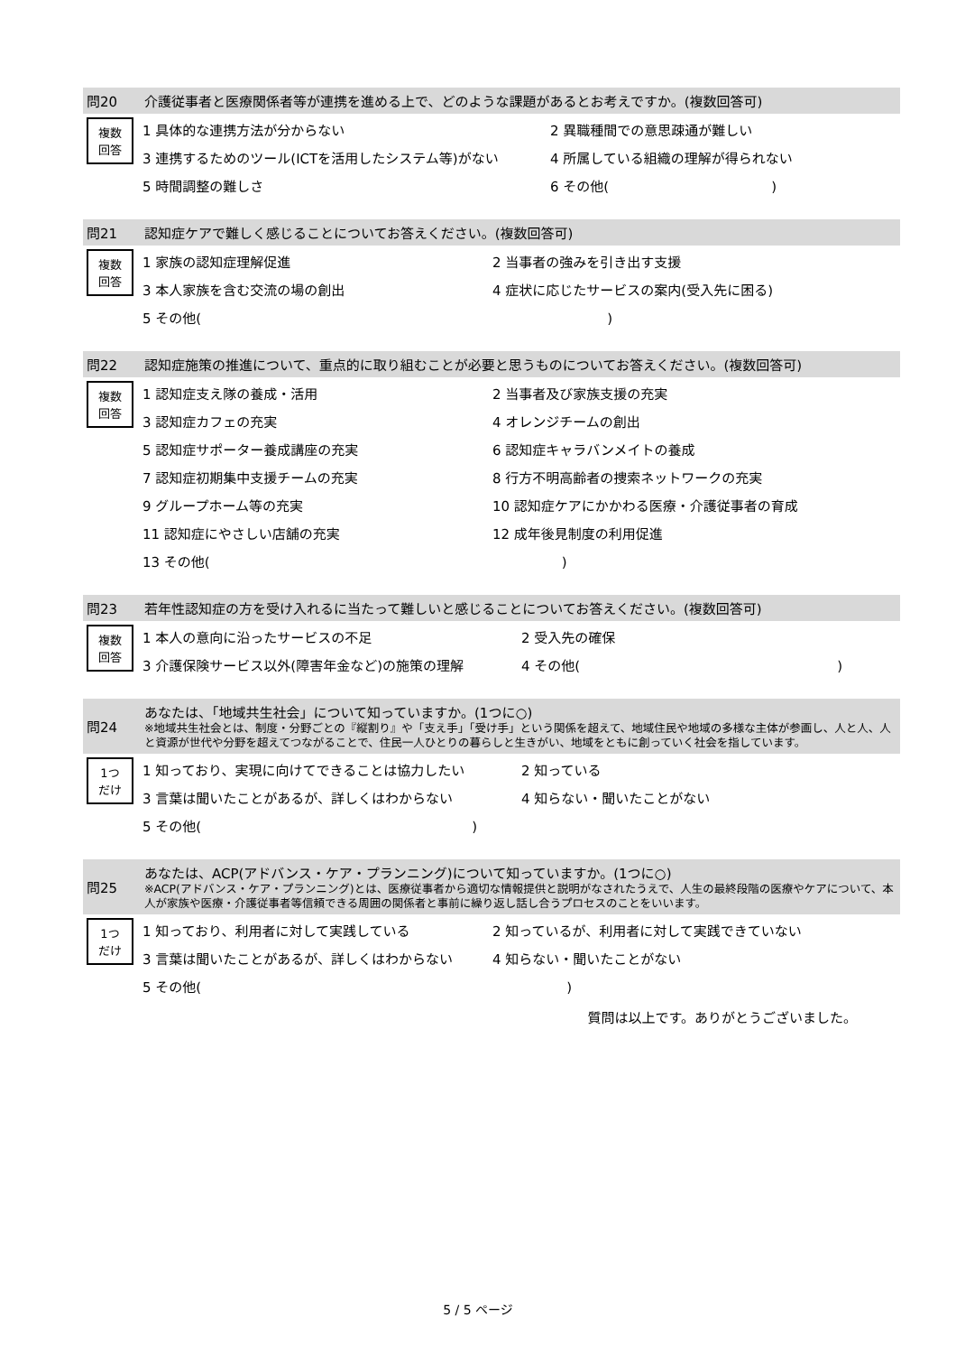問20 介護従事者と医療関係者等が連携を進める上で、どのような課題があるとお考えですか。(複数回答可)
複数
回答
1 具体的な連携方法が分からない
2 異職種間での意思疎通が難しい
3 連携するためのツール(ICTを活用したシステム等)がない
4 所属している組織の理解が得られない
5 時間調整の難しさ
6 その他(　　　　　　　　　　　　)
問21 認知症ケアで難しく感じることについてお答えください。(複数回答可)
複数
回答
1 家族の認知症理解促進
2 当事者の強みを引き出す支援
3 本人家族を含む交流の場の創出
4 症状に応じたサービスの案内(受入先に困る)
5 その他(　　　　　　　　　　　　　　　　　　　　　　　　　　　　　　)
問22 認知症施策の推進について、重点的に取り組むことが必要と思うものについてお答えください。(複数回答可)
複数
回答
1 認知症支え隊の養成・活用
2 当事者及び家族支援の充実
3 認知症カフェの充実
4 オレンジチームの創出
5 認知症サポーター養成講座の充実
6 認知症キャラバンメイトの養成
7 認知症初期集中支援チームの充実
8 行方不明高齢者の捜索ネットワークの充実
9 グループホーム等の充実
10 認知症ケアにかかわる医療・介護従事者の育成
11 認知症にやさしい店舗の充実
12 成年後見制度の利用促進
13 その他(　　　　　　　　　　　　　　　　　　　　　　　　　　)
問23 若年性認知症の方を受け入れるに当たって難しいと感じることについてお答えください。(複数回答可)
複数
回答
1 本人の意向に沿ったサービスの不足
2 受入先の確保
3 介護保険サービス以外(障害年金など)の施策の理解
4 その他(　　　　　　　　　　　　　　　　　　　)
問24 あなたは、「地域共生社会」について知っていますか。(1つに○)
※地域共生社会とは、制度・分野ごとの『縦割り』や「支え手」「受け手」という関係を超えて、地域住民や地域の多様な主体が参画し、人と人、人と資源が世代や分野を超えてつながることで、住民一人ひとりの暮らしと生きがい、地域をともに創っていく社会を指しています。
1つ
だけ
1 知っており、実現に向けてできることは協力したい
2 知っている
3 言葉は聞いたことがあるが、詳しくはわからない
4 知らない・聞いたことがない
5 その他(　　　　　　　　　　　　　　　　　　　　)
問25 あなたは、ACP(アドバンス・ケア・プランニング)について知っていますか。(1つに○)
※ACP(アドバンス・ケア・プランニング)とは、医療従事者から適切な情報提供と説明がなされたうえで、人生の最終段階の医療やケアについて、本人が家族や医療・介護従事者等信頼できる周囲の関係者と事前に繰り返し話し合うプロセスのことをいいます。
1つ
だけ
1 知っており、利用者に対して実践している
2 知っているが、利用者に対して実践できていない
3 言葉は聞いたことがあるが、詳しくはわからない
4 知らない・聞いたことがない
5 その他(　　　　　　　　　　　　　　　　　　　　　　　　　　　)
質問は以上です。ありがとうございました。
5 / 5 ページ